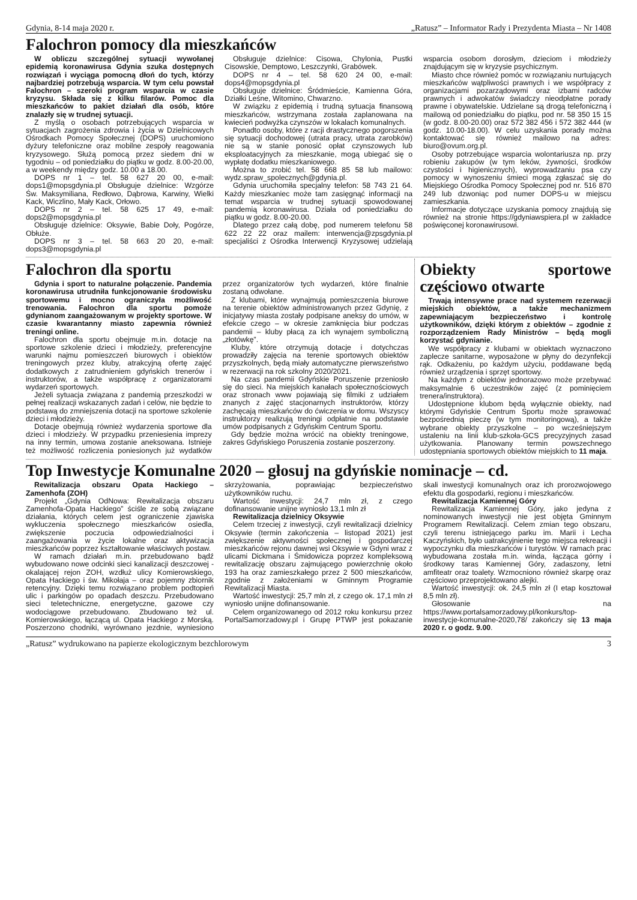Gdynia, 8-14 maja 2020 r. „Ratusz” – Informator Rady i Prezydenta Miasta – Nr 1408
Falochron pomocy dla mieszkańców
W obliczu szczególnej sytuacji wywołanej epidemią koronawirusa Gdynia szuka dostępnych rozwiązań i wyciąga pomocną dłoń do tych, którzy najbardziej potrzebują wsparcia. W tym celu powstał Falochron – szeroki program wsparcia w czasie kryzysu. Składa się z kilku filarów. Pomoc dla mieszkańców to pakiet działań dla osób, które znalazły się w trudnej sytuacji.
Z myślą o osobach potrzebujących wsparcia w sytuacjach zagrożenia zdrowia i życia w Dzielnicowych Ośrodkach Pomocy Społecznej (DOPS) uruchomiono dyżury telefoniczne oraz mobilne zespoły reagowania kryzysowego. Służą pomocą przez siedem dni w tygodniu – od poniedziałku do piątku w godz. 8.00-20.00, a w weekendy między godz. 10.00 a 18.00.
DOPS nr 1 – tel. 58 627 20 00, e-mail: dops1@mopsgdynia.pl Obsługuje dzielnice: Wzgórze Św. Maksymiliana, Redłowo, Dąbrowa, Karwiny, Wielki Kack, Wiczlino, Mały Kack, Orłowo.
DOPS nr 2 – tel. 58 625 17 49, e-mail: dops2@mopsgdynia.pl
Obsługuje dzielnice: Oksywie, Babie Doły, Pogórze, Obłuże.
DOPS nr 3 – tel. 58 663 20 20, e-mail: dops3@mopsgdynia.pl
Obsługuje dzielnice: Cisowa, Chylonia, Pustki Cisowskie, Demptowo, Leszczynki, Grabówek.
DOPS nr 4 – tel. 58 620 24 00, e-mail: dops4@mopsgdynia.pl
Obsługuje dzielnice: Śródmieście, Kamienna Góra, Działki Leśne, Witomino, Chwarzno.
W związku z epidemią i trudną sytuacja finansową mieszkańców, wstrzymana została zaplanowana na kwiecień podwyżka czynszów w lokalach komunalnych.
Ponadto osoby, które z racji drastycznego pogorszenia się sytuacji dochodowej (utrata pracy, utrata zarobków) nie są w stanie ponosić opłat czynszowych lub eksploatacyjnych za mieszkanie, mogą ubiegać się o wypłatę dodatku mieszkaniowego.
Można to zrobić tel. 58 668 85 58 lub mailowo: wydz.spraw_spolecznych@gdynia.pl.
Gdynia uruchomiła specjalny telefon: 58 743 21 64. Każdy mieszkaniec może tam zasięgnąć informacji na temat wsparcia w trudnej sytuacji spowodowanej pandemią koronawirusa. Działa od poniedziałku do piątku w godz. 8.00-20.00.
Dlatego przez całą dobę, pod numerem telefonu 58 622 22 22 oraz mailem: interwencja@zpsgdynia.pl specjaliści z Ośrodka Interwencji Kryzysowej udzielają wsparcia osobom dorosłym, dzieciom i młodzieży znajdującym się w kryzysie psychicznym.
Miasto chce również pomóc w rozwiązaniu nurtujących mieszkańców wątpliwości prawnych i we współpracy z organizacjami pozarządowymi oraz izbami radców prawnych i adwokatów świadczy nieodpłatne porady prawne i obywatelskie. Udzielane są drogą telefoniczną i mailową od poniedziałku do piątku, pod nr. 58 350 15 15 (w godz. 8.00-20.00) oraz 572 382 456 i 572 382 444 (w godz. 10.00-18.00). W celu uzyskania porady można kontaktować się również mailowo na adres: biuro@ovum.org.pl.
Osoby potrzebujące wsparcia wolontariusza np. przy robieniu zakupów (w tym leków, żywności, środków czystości i higienicznych), wyprowadzaniu psa czy pomocy w wynoszeniu śmieci mogą zgłaszać się do Miejskiego Ośrodka Pomocy Społecznej pod nr. 516 870 249 lub dzwoniąc pod numer DOPS-u w miejscu zamieszkania.
Informacje dotyczące uzyskania pomocy znajdują się również na stronie https://gdyniawspiera.pl w zakładce poświęconej koronawirusowi.
Falochron dla sportu
Gdynia i sport to naturalne połączenie. Pandemia koronawirusa utrudniła funkcjonowanie środowisku sportowemu i mocno ograniczyła możliwość trenowania. Falochron dla sportu pomoże gdynianom zaangażowanym w projekty sportowe. W czasie kwarantanny miasto zapewnia również treningi online.
Falochron dla sportu obejmuje m.in. dotacje na sportowe szkolenie dzieci i młodzieży, preferencyjne warunki najmu pomieszczeń biurowych i obiektów treningowych przez kluby, atrakcyjną ofertę zajęć dodatkowych z zatrudnieniem gdyńskich trenerów i instruktorów, a także współpracę z organizatorami wydarzeń sportowych.
Jeżeli sytuacja związana z pandemią przeszkodzi w pełnej realizacji wskazanych zadań i celów, nie będzie to podstawą do zmniejszenia dotacji na sportowe szkolenie dzieci i młodzieży.
Dotacje obejmują również wydarzenia sportowe dla dzieci i młodzieży. W przypadku przeniesienia imprezy na inny termin, umowa zostanie aneksowana. Istnieje też możliwość rozliczenia poniesionych już wydatków przez organizatorów tych wydarzeń, które finalnie zostaną odwołane.
Z klubami, które wynajmują pomieszczenia biurowe na terenie obiektów administrowanych przez Gdynię, z inicjatywy miasta zostały podpisane aneksy do umów, w efekcie czego – w okresie zamknięcia biur podczas pandemii – kluby płacą za ich wynajem symboliczną „złotówkę”.
Kluby, które otrzymują dotacje i dotychczas prowadziły zajęcia na terenie sportowych obiektów przyszkolnych, będą miały automatyczne pierwszeństwo w rezerwacji na rok szkolny 2020/2021.
Na czas pandemii Gdyńskie Poruszenie przeniosło się do sieci. Na miejskich kanałach społecznościowych oraz stronach www pojawiają się filmiki z udziałem znanych z zajęć stacjonarnych instruktorów, którzy zachęcają mieszkańców do ćwiczenia w domu. Wszyscy instruktorzy realizują treningi odpłatnie na podstawie umów podpisanych z Gdyńskim Centrum Sportu.
Gdy będzie można wrócić na obiekty treningowe, zakres Gdyńskiego Poruszenia zostanie poszerzony.
Obiekty sportowe częściowo otwarte
Trwają intensywne prace nad systemem rezerwacji miejskich obiektów, a także mechanizmem zapewniającym bezpieczeństwo i kontrolę użytkowników, dzięki którym z obiektów – zgodnie z rozporządzeniem Rady Ministrów – będą mogli korzystać gdynianie.
We współpracy z klubami w obiektach wyznaczono zaplecze sanitarne, wyposażone w płyny do dezynfekcji rąk. Odkażeniu, po każdym użyciu, poddawane będą również urządzenia i sprzęt sportowy.
Na każdym z obiektów jednorazowo może przebywać maksymalnie 6 uczestników zajęć (z pominięciem trenera/instruktora).
Udostępnione klubom będą wyłącznie obiekty, nad którymi Gdyńskie Centrum Sportu może sprawować bezpośrednią pieczę (w tym monitoringową), a także wybrane obiekty przyszkolne – po wcześniejszym ustaleniu na linii klub-szkoła-GCS precyzyjnych zasad użytkowania. Planowany termin powszechnego udostępniania sportowych obiektów miejskich to 11 maja.
Top Inwestycje Komunalne 2020 – głosuj na gdyńskie nominacje – cd.
Rewitalizacja obszaru Opata Hackiego – Zamenhofa (ZOH)
Projekt „Gdynia OdNowa: Rewitalizacja obszaru Zamenhofa-Opata Hackiego” ściśle ze sobą związane działania, których celem jest ograniczenie zjawiska wykluczenia społecznego mieszkańców osiedla, zwiększenie poczucia odpowiedzialności i zaangażowania w życie lokalne oraz aktywizacja mieszkańców poprzez kształtowanie właściwych postaw.
W ramach działań m.in. przebudowano bądź wybudowano nowe odcinki sieci kanalizacji deszczowej - okalającej rejon ZOH, wzdłuż ulicy Komierowskiego, Opata Hackiego i św. Mikołaja – oraz pojemny zbiornik retencyjny. Dzięki temu rozwiązano problem podtopień ulic i parkingów po opadach deszczu. Przebudowano sieci teletechniczne, energetyczne, gazowe czy wodociągowe przebudowano. Zbudowano też ul. Komierowskiego, łączącą ul. Opata Hackiego z Morską. Poszerzono chodniki, wyrównano jezdnie, wyniesiono skrzyżowania, poprawiając bezpieczeństwo użytkowników ruchu.
Wartość inwestycji: 24,7 mln zł, z czego dofinansowanie unijne wyniosło 13,1 mln zł
Rewitalizacja dzielnicy Oksywie
Celem trzeciej z inwestycji, czyli rewitalizacji dzielnicy Oksywie (termin zakończenia – listopad 2021) jest zwiększenie aktywności społecznej i gospodarczej mieszkańców rejonu dawnej wsi Oksywie w Gdyni wraz z ulicami Dickmana i Śmidowicza poprzez kompleksową rewitalizację obszaru zajmującego powierzchnię około 193 ha oraz zamieszkałego przez 2 500 mieszkańców, zgodnie z założeniami w Gminnym Programie Rewitalizacji Miasta.
Wartość inwestycji: 25,7 mln zł, z czego ok. 17,1 mln zł wyniosło unijne dofinansowanie.
Celem organizowanego od 2012 roku konkursu przez PortalSamorzadowy.pl i Grupę PTWP jest pokazanie skali inwestycji komunalnych oraz ich prorozwojowego efektu dla gospodarki, regionu i mieszkańców.
Rewitalizacja Kamiennej Góry
Rewitalizacja Kamiennej Góry, jako jedyna z nominowanych inwestycji nie jest objęta Gminnym Programem Rewitalizacji. Celem zmian tego obszaru, czyli terenu istniejącego parku im. Marii i Lecha Kaczyńskich, było uatrakcyjnienie tego miejsca rekreacji i wypoczynku dla mieszkańców i turystów. W ramach prac wybudowana została m.in. winda, łącząca górny i środkowy taras Kamiennej Góry, zadaszony, letni amfiteatr oraz toalety. Wzmocniono również skarpę oraz częściowo przeprojektowano alejki.
Wartość inwestycji: ok. 24,5 mln zł (I etap kosztował 8,5 mln zł).
Głosowanie na https://www.portalsamorzadowy.pl/konkurs/top-inwestycje-komunalne-2020,78/ zakończy się 13 maja 2020 r. o godz. 9.00.
„Ratusz” wydrukowano na papierze ekologicznym bezchlorowym 3